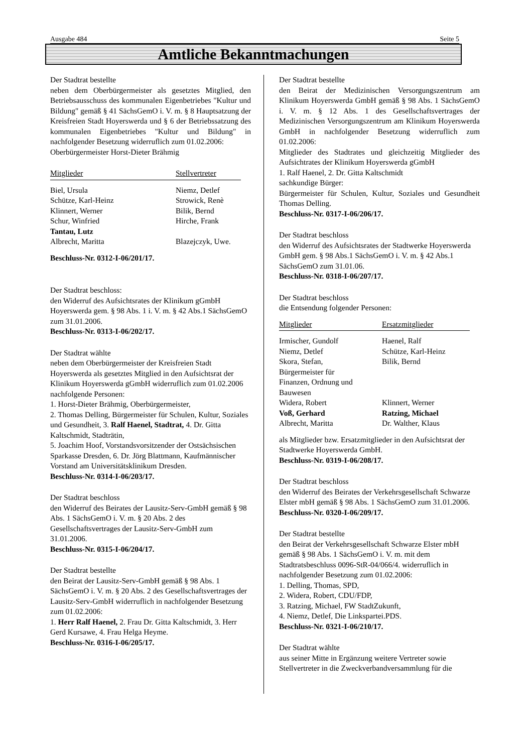Ausgabe 484 Seite 5
Amtliche Bekanntmachungen
Der Stadtrat bestellte
neben dem Oberbürgermeister als gesetztes Mitglied, den Betriebsausschuss des kommunalen Eigenbetriebes "Kultur und Bildung" gemäß § 41 SächsGemO i. V. m. § 8 Hauptsatzung der Kreisfreien Stadt Hoyerswerda und § 6 der Betriebssatzung des kommunalen Eigenbetriebes "Kultur und Bildung" in nachfolgender Besetzung widerruflich zum 01.02.2006:
Oberbürgermeister Horst-Dieter Brähmig
| Mitglieder | Stellvertreter |
| --- | --- |
| Biel, Ursula | Niemz, Detlef |
| Schütze, Karl-Heinz | Strowick, Renè |
| Klinnert, Werner | Bilik, Bernd |
| Schur, Winfried | Hirche, Frank |
| Tantau, Lutz | |
| Albrecht, Maritta | Blazejczyk, Uwe. |
Beschluss-Nr. 0312-I-06/201/17.
Der Stadtrat beschloss:
den Widerruf des Aufsichtsrates der Klinikum gGmbH Hoyerswerda gem. § 98 Abs. 1 i. V. m. § 42 Abs.1 SächsGemO zum 31.01.2006.
Beschluss-Nr. 0313-I-06/202/17.
Der Stadtrat wählte
neben dem Oberbürgermeister der Kreisfreien Stadt Hoyerswerda als gesetztes Mitglied in den Aufsichtsrat der Klinikum Hoyerswerda gGmbH widerruflich zum 01.02.2006 nachfolgende Personen:
1. Horst-Dieter Brähmig, Oberbürgermeister,
2. Thomas Delling, Bürgermeister für Schulen, Kultur, Soziales und Gesundheit, 3. Ralf Haenel, Stadtrat, 4. Dr. Gitta Kaltschmidt, Stadträtin,
5. Joachim Hoof, Vorstandsvorsitzender der Ostsächsischen Sparkasse Dresden, 6. Dr. Jörg Blattmann, Kaufmännischer Vorstand am Universitätsklinikum Dresden.
Beschluss-Nr. 0314-I-06/203/17.
Der Stadtrat beschloss
den Widerruf des Beirates der Lausitz-Serv-GmbH gemäß § 98 Abs. 1 SächsGemO i. V. m. § 20 Abs. 2 des Gesellschaftsvertrages der Lausitz-Serv-GmbH zum 31.01.2006.
Beschluss-Nr. 0315-I-06/204/17.
Der Stadtrat bestellte
den Beirat der Lausitz-Serv-GmbH gemäß § 98 Abs. 1 SächsGemO i. V. m. § 20 Abs. 2 des Gesellschaftsvertrages der Lausitz-Serv-GmbH widerruflich in nachfolgender Besetzung zum 01.02.2006:
1. Herr Ralf Haenel, 2. Frau Dr. Gitta Kaltschmidt, 3. Herr Gerd Kursawe, 4. Frau Helga Heyme.
Beschluss-Nr. 0316-I-06/205/17.
Der Stadtrat bestellte
den Beirat der Medizinischen Versorgungszentrum am Klinikum Hoyerswerda GmbH gemäß § 98 Abs. 1 SächsGemO i. V. m. § 12 Abs. 1 des Gesellschaftsvertrages der Medizinischen Versorgungszentrum am Klinikum Hoyerswerda GmbH in nachfolgender Besetzung widerruflich zum 01.02.2006:
Mitglieder des Stadtrates und gleichzeitig Mitglieder des Aufsichtrates der Klinikum Hoyerswerda gGmbH
1. Ralf Haenel, 2. Dr. Gitta Kaltschmidt
sachkundige Bürger:
Bürgermeister für Schulen, Kultur, Soziales und Gesundheit Thomas Delling.
Beschluss-Nr. 0317-I-06/206/17.
Der Stadtrat beschloss
den Widerruf des Aufsichtsrates der Stadtwerke Hoyerswerda GmbH gem. § 98 Abs.1 SächsGemO i. V. m. § 42 Abs.1 SächsGemO zum 31.01.06.
Beschluss-Nr. 0318-I-06/207/17.
Der Stadtrat beschloss
die Entsendung folgender Personen:
| Mitglieder | Ersatzmitglieder |
| --- | --- |
| Irmischer, Gundolf | Haenel, Ralf |
| Niemz, Detlef | Schütze, Karl-Heinz |
| Skora, Stefan, Bürgermeister für Finanzen, Ordnung und Bauwesen | Bilik, Bernd |
| Widera, Robert | Klinnert, Werner |
| Voß, Gerhard | Ratzing, Michael |
| Albrecht, Maritta | Dr. Walther, Klaus |
als Mitglieder bzw. Ersatzmitglieder in den Aufsichtsrat der Stadtwerke Hoyerswerda GmbH.
Beschluss-Nr. 0319-I-06/208/17.
Der Stadtrat beschloss
den Widerruf des Beirates der Verkehrsgesellschaft Schwarze Elster mbH gemäß § 98 Abs. 1 SächsGemO zum 31.01.2006.
Beschluss-Nr. 0320-I-06/209/17.
Der Stadtrat bestellte
den Beirat der Verkehrsgesellschaft Schwarze Elster mbH gemäß § 98 Abs. 1 SächsGemO i. V. m. mit dem Stadtratsbeschluss 0096-StR-04/066/4. widerruflich in nachfolgender Besetzung zum 01.02.2006:
1. Delling, Thomas, SPD,
2. Widera, Robert, CDU/FDP,
3. Ratzing, Michael, FW StadtZukunft,
4. Niemz, Detlef, Die Linkspartei.PDS.
Beschluss-Nr. 0321-I-06/210/17.
Der Stadtrat wählte
aus seiner Mitte in Ergänzung weitere Vertreter sowie Stellvertreter in die Zweckverbandversammlung für die